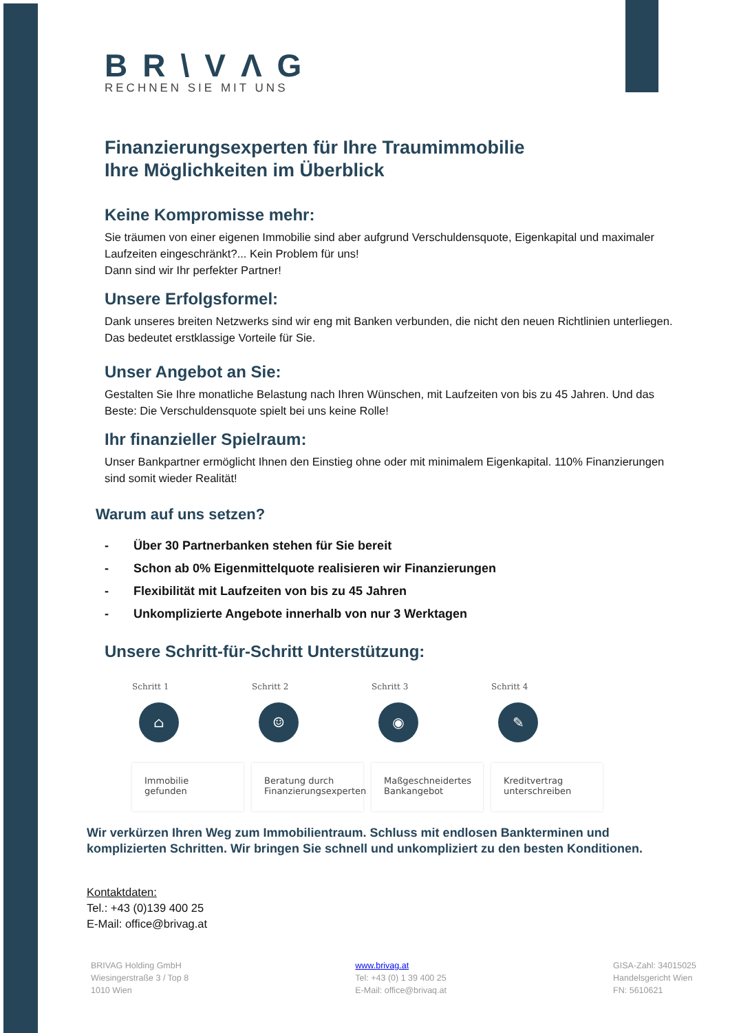BR\VΛG
RECHNEN SIE MIT UNS
Finanzierungsexperten für Ihre Traumimmobilie
Ihre Möglichkeiten im Überblick
Keine Kompromisse mehr:
Sie träumen von einer eigenen Immobilie sind aber aufgrund Verschuldensquote, Eigenkapital und maximaler Laufzeiten eingeschränkt?... Kein Problem für uns!
Dann sind wir Ihr perfekter Partner!
Unsere Erfolgsformel:
Dank unseres breiten Netzwerks sind wir eng mit Banken verbunden, die nicht den neuen Richtlinien unterliegen. Das bedeutet erstklassige Vorteile für Sie.
Unser Angebot an Sie:
Gestalten Sie Ihre monatliche Belastung nach Ihren Wünschen, mit Laufzeiten von bis zu 45 Jahren. Und das Beste: Die Verschuldensquote spielt bei uns keine Rolle!
Ihr finanzieller Spielraum:
Unser Bankpartner ermöglicht Ihnen den Einstieg ohne oder mit minimalem Eigenkapital. 110% Finanzierungen sind somit wieder Realität!
Warum auf uns setzen?
- Über 30 Partnerbanken stehen für Sie bereit
- Schon ab 0% Eigenmittelquote realisieren wir Finanzierungen
- Flexibilität mit Laufzeiten von bis zu 45 Jahren
- Unkomplizierte Angebote innerhalb von nur 3 Werktagen
Unsere Schritt-für-Schritt Unterstützung:
Schritt 1
⌂
Immobilie
gefunden
Schritt 2
☺
Beratung durch
Finanzierungsexperten
Schritt 3
◉
Maßgeschneidertes
Bankangebot
Schritt 4
✎
Kreditvertrag
unterschreiben
Wir verkürzen Ihren Weg zum Immobilientraum. Schluss mit endlosen Bankterminen und komplizierten Schritten. Wir bringen Sie schnell und unkompliziert zu den besten Konditionen.
Kontaktdaten:
Tel.: +43 (0)139 400 25
E-Mail: office@brivag.at
BRIVAG Holding GmbH
Wiesingerstraße 3 / Top 8
1010 Wien
www.brivag.at
Tel: +43 (0) 1 39 400 25
E-Mail: office@brivaq.at
GISA-Zahl: 34015025
Handelsgericht Wien
FN: 5610621